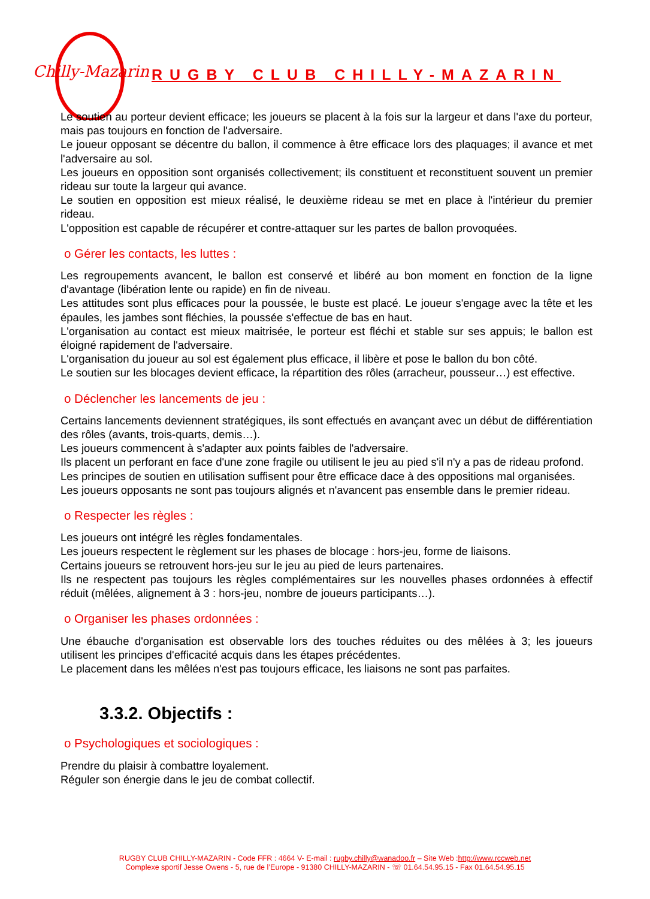Chilly-Mazarin
RUGBY CLUB CHILLY-MAZARIN
Le soutien au porteur devient efficace; les joueurs se placent à la fois sur la largeur et dans l'axe du porteur, mais pas toujours en fonction de l'adversaire.
Le joueur opposant se décentre du ballon, il commence à être efficace lors des plaquages; il avance et met l'adversaire au sol.
Les joueurs en opposition sont organisés collectivement; ils constituent et reconstituent souvent un premier rideau sur toute la largeur qui avance.
Le soutien en opposition est mieux réalisé, le deuxième rideau se met en place à l'intérieur du premier rideau.
L'opposition est capable de récupérer et contre-attaquer sur les partes de ballon provoquées.
o Gérer les contacts, les luttes :
Les regroupements avancent, le ballon est conservé et libéré au bon moment en fonction de la ligne d'avantage (libération lente ou rapide) en fin de niveau.
Les attitudes sont plus efficaces pour la poussée, le buste est placé. Le joueur s'engage avec la tête et les épaules, les jambes sont fléchies, la poussée s'effectue de bas en haut.
L'organisation au contact est mieux maitrisée, le porteur est fléchi et stable sur ses appuis; le ballon est éloigné rapidement de l'adversaire.
L'organisation du joueur au sol est également plus efficace, il libère et pose le ballon du bon côté.
Le soutien sur les blocages devient efficace, la répartition des rôles (arracheur, pousseur…) est effective.
o Déclencher les lancements de jeu :
Certains lancements deviennent stratégiques, ils sont effectués en avançant avec un début de différentiation des rôles (avants, trois-quarts, demis…).
Les joueurs commencent à s'adapter aux points faibles de l'adversaire.
Ils placent un perforant en face d'une zone fragile ou utilisent le jeu au pied s'il n'y a pas de rideau profond.
Les principes de soutien en utilisation suffisent pour être efficace dace à des oppositions mal organisées.
Les joueurs opposants ne sont pas toujours alignés et n'avancent pas ensemble dans le premier rideau.
o Respecter les règles :
Les joueurs ont intégré les règles fondamentales.
Les joueurs respectent le règlement sur les phases de blocage : hors-jeu, forme de liaisons.
Certains joueurs se retrouvent hors-jeu sur le jeu au pied de leurs partenaires.
Ils ne respectent pas toujours les règles complémentaires sur les nouvelles phases ordonnées à effectif réduit (mêlées, alignement à 3 : hors-jeu, nombre de joueurs participants…).
o Organiser les phases ordonnées :
Une ébauche d'organisation est observable lors des touches réduites ou des mêlées à 3; les joueurs utilisent les principes d'efficacité acquis dans les étapes précédentes.
Le placement dans les mêlées n'est pas toujours efficace, les liaisons ne sont pas parfaites.
3.3.2. Objectifs :
o Psychologiques et sociologiques :
Prendre du plaisir à combattre loyalement.
Réguler son énergie dans le jeu de combat collectif.
RUGBY CLUB CHILLY-MAZARIN - Code FFR : 4664 V- E-mail : rugby.chilly@wanadoo.fr – Site Web :http://www.rccweb.net
Complexe sportif Jesse Owens - 5, rue de l’Europe - 91380 CHILLY-MAZARIN - ☏ 01.64.54.95.15 - Fax 01.64.54.95.15